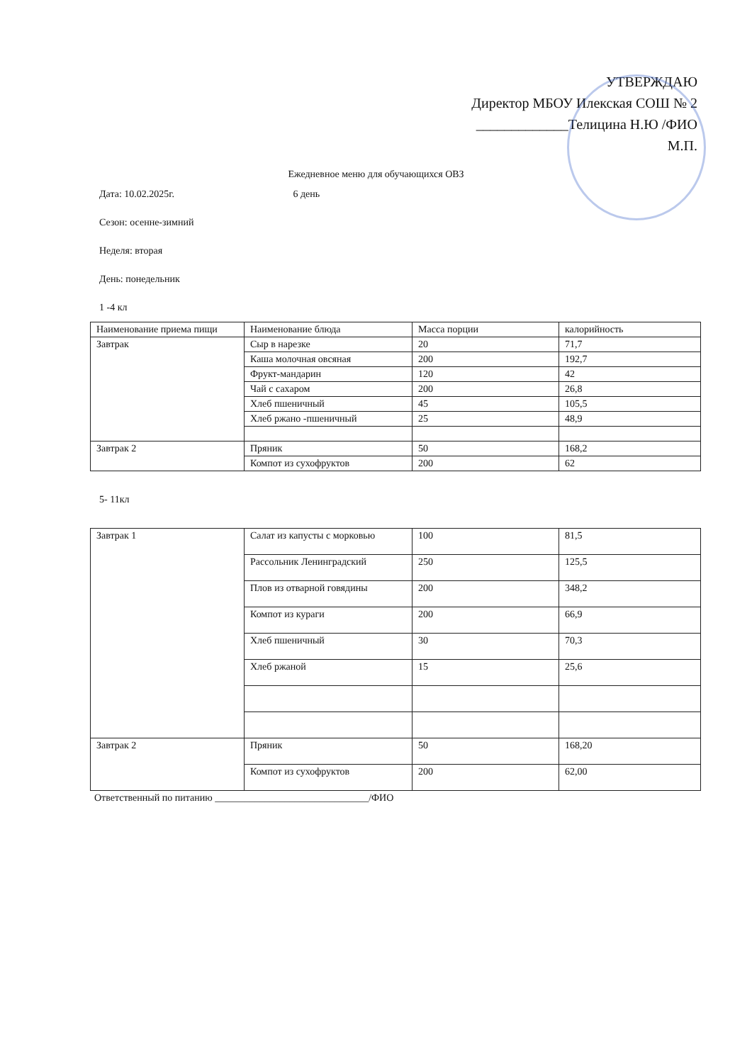УТВЕРЖДАЮ
Директор МБОУ Илекская СОШ № 2
_____________Телицина Н.Ю /ФИО
М.П.
Ежедневное меню для обучающихся ОВЗ
Дата: 10.02.2025г. 6 день
Сезон: осенне-зимний
Неделя: вторая
День: понедельник
1 -4 кл
| Наименование приема пищи | Наименование блюда | Масса порции | калорийность |
| Завтрак | Сыр в нарезке | 20 | 71,7 |
| | Каша молочная овсяная | 200 | 192,7 |
| | Фрукт-мандарин | 120 | 42 |
| | Чай с сахаром | 200 | 26,8 |
| | Хлеб пшеничный | 45 | 105,5 |
| | Хлеб ржано -пшеничный | 25 | 48,9 |
| Завтрак 2 | Пряник | 50 | 168,2 |
| | Компот из сухофруктов | 200 | 62 |
5- 11кл
| Завтрак 1 | Салат из капусты с морковью | 100 | 81,5 |
| | Рассольник Ленинградский | 250 | 125,5 |
| | Плов из отварной говядины | 200 | 348,2 |
| | Компот из кураги | 200 | 66,9 |
| | Хлеб пшеничный | 30 | 70,3 |
| | Хлеб ржаной | 15 | 25,6 |
| Завтрак 2 | Пряник | 50 | 168,20 |
| | Компот из сухофруктов | 200 | 62,00 |
Ответственный по питанию _______________________________/ФИО